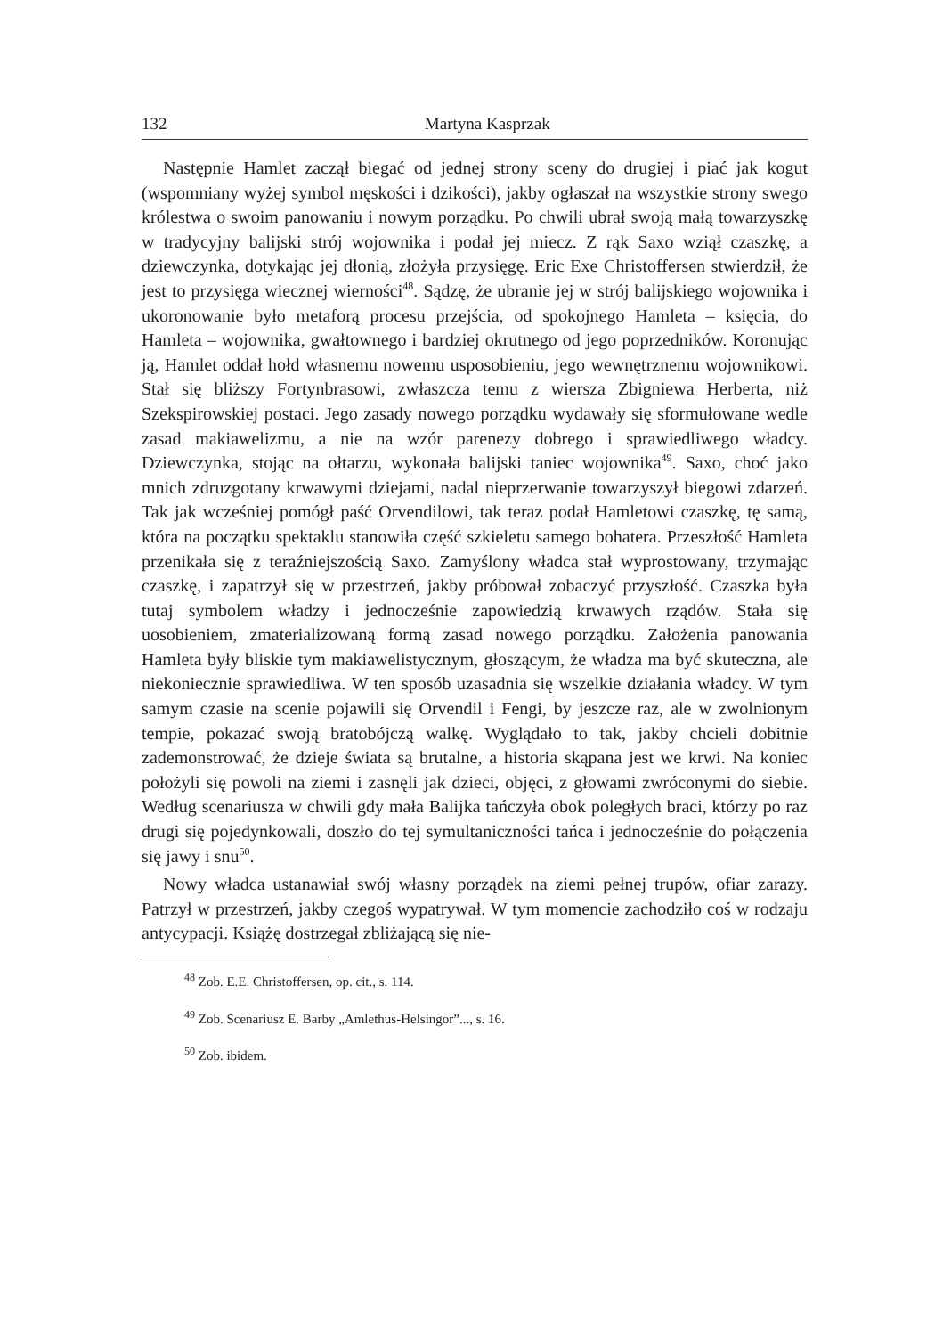132 Martyna Kasprzak
Następnie Hamlet zaczął biegać od jednej strony sceny do drugiej i piać jak kogut (wspomniany wyżej symbol męskości i dzikości), jakby ogłaszał na wszystkie strony swego królestwa o swoim panowaniu i nowym porządku. Po chwili ubrał swoją małą towarzyszkę w tradycyjny balijski strój wojownika i podał jej miecz. Z rąk Saxo wziął czaszkę, a dziewczynka, dotykając jej dłonią, złożyła przysięgę. Eric Exe Christoffersen stwierdził, że jest to przysięga wiecznej wierności<sup>48</sup>. Sądzę, że ubranie jej w strój balijskiego wojownika i ukoronowanie było metaforą procesu przejścia, od spokojnego Hamleta – księcia, do Hamleta – wojownika, gwałtownego i bardziej okrutnego od jego poprzedników. Koronując ją, Hamlet oddał hołd własnemu nowemu usposobieniu, jego wewnętrznemu wojownikowi. Stał się bliższy Fortynbrasowi, zwłaszcza temu z wiersza Zbigniewa Herberta, niż Szekspirowskiej postaci. Jego zasady nowego porządku wydawały się sformułowane wedle zasad makiawelizmu, a nie na wzór parenezy dobrego i sprawiedliwego władcy. Dziewczynka, stojąc na ołtarzu, wykonała balijski taniec wojownika<sup>49</sup>. Saxo, choć jako mnich zdruzgotany krwawymi dziejami, nadal nieprzerwanie towarzyszył biegowi zdarzeń. Tak jak wcześniej pomógł paść Orvendilowi, tak teraz podał Hamletowi czaszkę, tę samą, która na początku spektaklu stanowiła część szkieletu samego bohatera. Przeszłość Hamleta przenikała się z teraźniejszością Saxo. Zamyślony władca stał wyprostowany, trzymając czaszkę, i zapatrzył się w przestrzeń, jakby próbował zobaczyć przyszłość. Czaszka była tutaj symbolem władzy i jednocześnie zapowiedzią krwawych rządów. Stała się uosobieniem, zmaterializowaną formą zasad nowego porządku. Założenia panowania Hamleta były bliskie tym makiawelistycznym, głoszącym, że władza ma być skuteczna, ale niekoniecznie sprawiedliwa. W ten sposób uzasadnia się wszelkie działania władcy. W tym samym czasie na scenie pojawili się Orvendil i Fengi, by jeszcze raz, ale w zwolnionym tempie, pokazać swoją bratobójczą walkę. Wyglądało to tak, jakby chcieli dobitnie zademonstrować, że dzieje świata są brutalne, a historia skąpana jest we krwi. Na koniec położyli się powoli na ziemi i zasnęli jak dzieci, objęci, z głowami zwróconymi do siebie. Według scenariusza w chwili gdy mała Balijka tańczyła obok poległych braci, którzy po raz drugi się pojedynkowali, doszło do tej symultaniczności tańca i jednocześnie do połączenia się jawy i snu<sup>50</sup>.
Nowy władca ustanawiał swój własny porządek na ziemi pełnej trupów, ofiar zarazy. Patrzył w przestrzeń, jakby czegoś wypatrywał. W tym momencie zachodziło coś w rodzaju antycypacji. Książę dostrzegał zbliżającą się nie-
<sup>48</sup> Zob. E.E. Christoffersen, op. cit., s. 114.
<sup>49</sup> Zob. Scenariusz E. Barby „Amlethus-Helsingor”..., s. 16.
<sup>50</sup> Zob. ibidem.